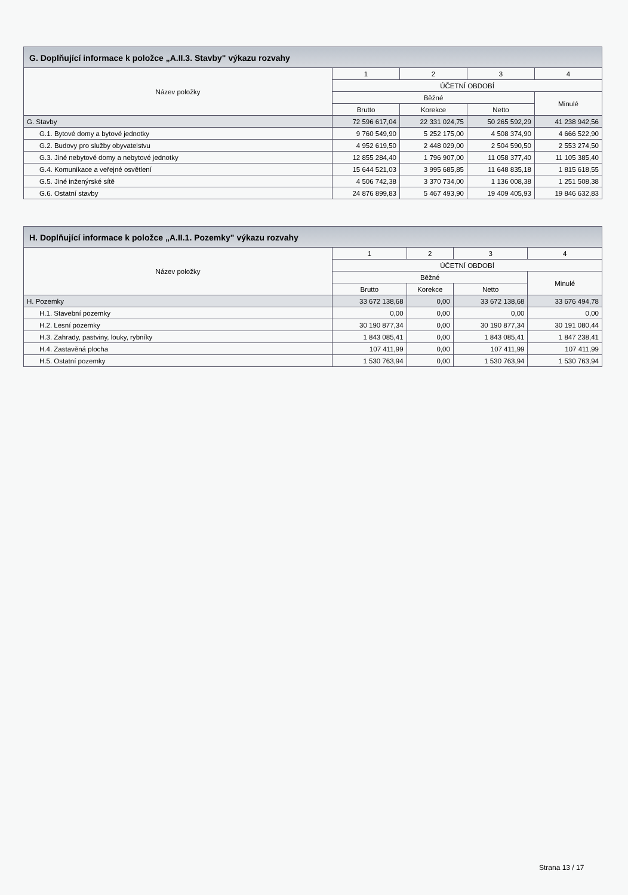G. Doplňující informace k položce „A.II.3. Stavby" výkazu rozvahy
| Název položky | 1 | 2 | 3 | 4 |
| --- | --- | --- | --- | --- |
| | ÚČETNÍ OBDOBÍ | | | |
| | Běžné | | | Minulé |
| | Brutto | Korekce | Netto | |
| G. Stavby | 72 596 617,04 | 22 331 024,75 | 50 265 592,29 | 41 238 942,56 |
| G.1. Bytové domy a bytové jednotky | 9 760 549,90 | 5 252 175,00 | 4 508 374,90 | 4 666 522,90 |
| G.2. Budovy pro služby obyvatelstvu | 4 952 619,50 | 2 448 029,00 | 2 504 590,50 | 2 553 274,50 |
| G.3. Jiné nebytové domy a nebytové jednotky | 12 855 284,40 | 1 796 907,00 | 11 058 377,40 | 11 105 385,40 |
| G.4. Komunikace a veřejné osvětlení | 15 644 521,03 | 3 995 685,85 | 11 648 835,18 | 1 815 618,55 |
| G.5. Jiné inženýrské sítě | 4 506 742,38 | 3 370 734,00 | 1 136 008,38 | 1 251 508,38 |
| G.6. Ostatní stavby | 24 876 899,83 | 5 467 493,90 | 19 409 405,93 | 19 846 632,83 |
H. Doplňující informace k položce „A.II.1. Pozemky" výkazu rozvahy
| Název položky | 1 | 2 | 3 | 4 |
| --- | --- | --- | --- | --- |
| | ÚČETNÍ OBDOBÍ | | | |
| | Běžné | | | Minulé |
| | Brutto | Korekce | Netto | |
| H. Pozemky | 33 672 138,68 | 0,00 | 33 672 138,68 | 33 676 494,78 |
| H.1. Stavební pozemky | 0,00 | 0,00 | 0,00 | 0,00 |
| H.2. Lesní pozemky | 30 190 877,34 | 0,00 | 30 190 877,34 | 30 191 080,44 |
| H.3. Zahrady, pastviny, louky, rybníky | 1 843 085,41 | 0,00 | 1 843 085,41 | 1 847 238,41 |
| H.4. Zastavěná plocha | 107 411,99 | 0,00 | 107 411,99 | 107 411,99 |
| H.5. Ostatní pozemky | 1 530 763,94 | 0,00 | 1 530 763,94 | 1 530 763,94 |
Strana 13 / 17